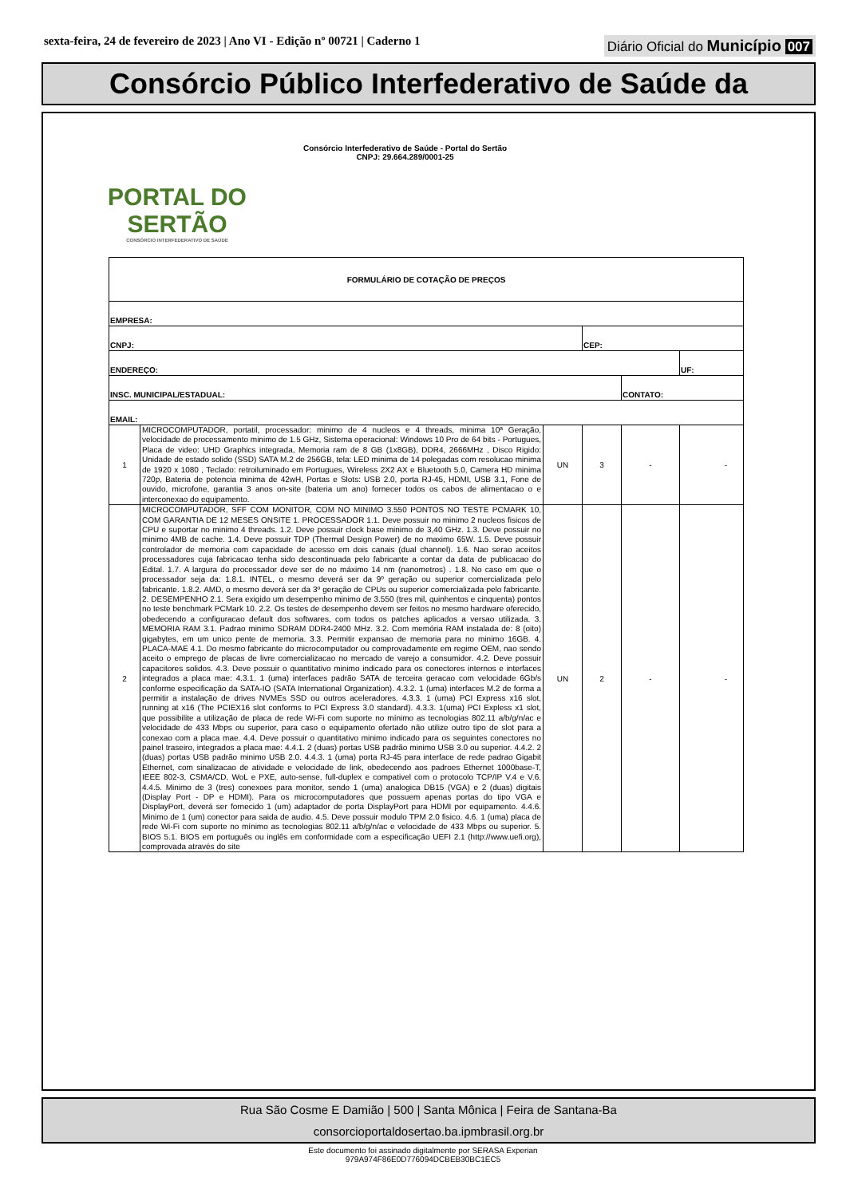sexta-feira, 24 de fevereiro de 2023 | Ano VI - Edição nº 00721 | Caderno 1
Diário Oficial do Município 007
Consórcio Público Interfederativo de Saúde da
PORTAL DO SERTÃO
CONSÓRCIO INTERFEDERATIVO DE SAÚDE
Consórcio Interfederativo de Saúde - Portal do Sertão
CNPJ: 29.664.289/0001-25
| FORMULÁRIO DE COTAÇÃO DE PREÇOS | | | | | | |
| EMPRESA: | | | | | | |
| CNPJ: | | | CEP: | | | |
| ENDEREÇO: | | | | | | UF: |
| INSC. MUNICIPAL/ESTADUAL: | | | | CONTATO: | | |
| EMAIL: | | | | | | |
| 1 | MICROCOMPUTADOR, portatil, processador: minimo de 4 nucleos e 4 threads, minima 10ª Geração, velocidade de processamento minimo de 1.5 GHz, Sistema operacional: Windows 10 Pro de 64 bits - Portugues, Placa de video: UHD Graphics integrada, Memoria ram de 8 GB (1x8GB), DDR4, 2666MHz , Disco Rigido: Unidade de estado solido (SSD) SATA M.2 de 256GB, tela: LED minima de 14 polegadas com resolucao minima de 1920 x 1080 , Teclado: retroiluminado em Portugues, Wireless 2X2 AX e Bluetooth 5.0, Camera HD minima 720p, Bateria de potencia minima de 42wH, Portas e Slots: USB 2.0, porta RJ-45, HDMI, USB 3.1, Fone de ouvido, microfone, garantia 3 anos on-site (bateria um ano) fornecer todos os cabos de alimentacao o e interconexao do equipamento. | UN | 3 | - | - | |
| 2 | MICROCOMPUTADOR, SFF COM MONITOR, COM NO MINIMO 3.550 PONTOS NO TESTE PCMARK 10, COM GARANTIA DE 12 MESES ONSITE 1. PROCESSADOR 1.1. Deve possuir no minimo 2 nucleos fisicos de CPU e suportar no minimo 4 threads. 1.2. Deve possuir clock base minimo de 3,40 GHz. 1.3. Deve possuir no minimo 4MB de cache. 1.4. Deve possuir TDP (Thermal Design Power) de no maximo 65W. 1.5. Deve possuir controlador de memoria com capacidade de acesso em dois canais (dual channel). 1.6. Nao serao aceitos processadores cuja fabricacao tenha sido descontinuada pelo fabricante a contar da data de publicacao do Edital. 1.7. A largura do processador deve ser de no máximo 14 nm (nanometros) . 1.8. No caso em que o processador seja da: 1.8.1. INTEL, o mesmo deverá ser da 9º geração ou superior comercializada pelo fabricante. 1.8.2. AMD, o mesmo deverá ser da 3º geração de CPUs ou superior comercializada pelo fabricante. 2. DESEMPENHO 2.1. Sera exigido um desempenho minimo de 3.550 (tres mil, quinhentos e cinquenta) pontos no teste benchmark PCMark 10. 2.2. Os testes de desempenho devem ser feitos no mesmo hardware oferecido, obedecendo a configuracao default dos softwares, com todos os patches aplicados a versao utilizada. 3. MEMORIA RAM 3.1. Padrao minimo SDRAM DDR4-2400 MHz. 3.2. Com memória RAM instalada de: 8 (oito) gigabytes, em um unico pente de memoria. 3.3. Permitir expansao de memoria para no minimo 16GB. 4. PLACA-MAE 4.1. Do mesmo fabricante do microcomputador ou comprovadamente em regime OEM, nao sendo aceito o emprego de placas de livre comercializacao no mercado de varejo a consumidor. 4.2. Deve possuir capacitores solidos. 4.3. Deve possuir o quantitativo minimo indicado para os conectores internos e interfaces integrados a placa mae: 4.3.1. 1 (uma) interfaces padrão SATA de terceira geracao com velocidade 6Gb/s conforme especificação da SATA-IO (SATA International Organization). 4.3.2. 1 (uma) interfaces M.2 de forma a permitir a instalação de drives NVMEs SSD ou outros aceleradores. 4.3.3. 1 (uma) PCI Express x16 slot, running at x16 (The PCIEX16 slot conforms to PCI Express 3.0 standard). 4.3.3. 1(uma) PCI Expless x1 slot, que possibilite a utilização de placa de rede Wi-Fi com suporte no mínimo as tecnologias 802.11 a/b/g/n/ac e velocidade de 433 Mbps ou superior, para caso o equipamento ofertado não utilize outro tipo de slot para a conexao com a placa mae. 4.4. Deve possuir o quantitativo minimo indicado para os seguintes conectores no painel traseiro, integrados a placa mae: 4.4.1. 2 (duas) portas USB padrão minimo USB 3.0 ou superior. 4.4.2. 2 (duas) portas USB padrão minimo USB 2.0. 4.4.3. 1 (uma) porta RJ-45 para interface de rede padrao Gigabit Ethernet, com sinalizacao de atividade e velocidade de link, obedecendo aos padroes Ethernet 1000base-T, IEEE 802-3, CSMA/CD, WoL e PXE, auto-sense, full-duplex e compativel com o protocolo TCP/IP V.4 e V.6. 4.4.5. Minimo de 3 (tres) conexoes para monitor, sendo 1 (uma) analogica DB15 (VGA) e 2 (duas) digitais (Display Port - DP e HDMI). Para os microcomputadores que possuem apenas portas do tipo VGA e DisplayPort, deverá ser fornecido 1 (um) adaptador de porta DisplayPort para HDMI por equipamento. 4.4.6. Minimo de 1 (um) conector para saida de audio. 4.5. Deve possuir modulo TPM 2.0 fisico. 4.6. 1 (uma) placa de rede Wi-Fi com suporte no mínimo as tecnologias 802.11 a/b/g/n/ac e velocidade de 433 Mbps ou superior. 5. BIOS 5.1. BIOS em português ou inglês em conformidade com a especificação UEFI 2.1 (http://www.uefi.org), comprovada através do site | UN | 2 | - | - | |
Rua São Cosme E Damião | 500 | Santa Mônica | Feira de Santana-Ba
consorcioportaldosertao.ba.ipmbrasil.org.br
Este documento foi assinado digitalmente por SERASA Experian
979A974F86E0D776094DCBEB30BC1EC5